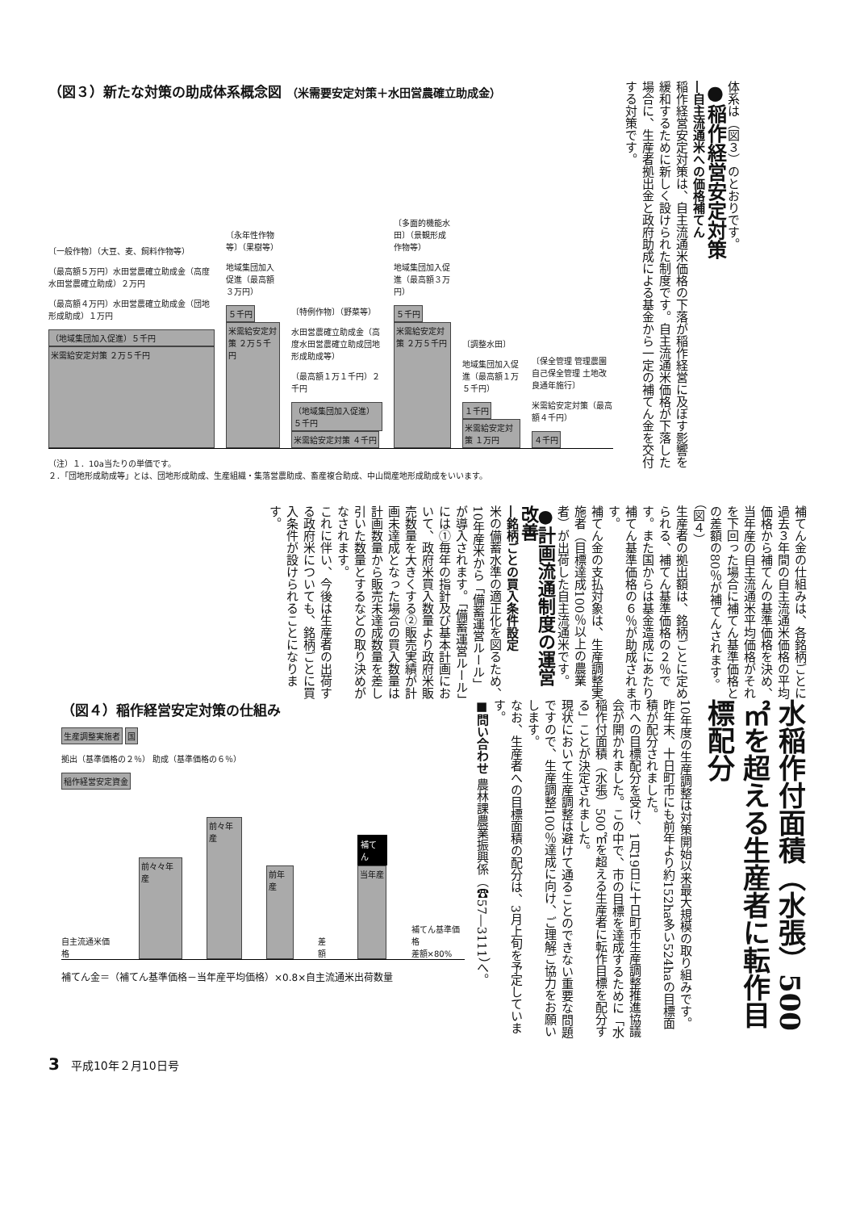（図３）新たな対策の助成体系概念図 （米需要安定対策＋水田営農確立助成金）
〔一般作物〕（大豆、麦、飼料作物等）
（最高額５万円）水田営農確立助成金（高度水田営農確立助成）２万円
（最高額４万円）水田営農確立助成金（団地形成助成）１万円
（地域集団加入促進）５千円
米需給安定対策 ２万５千円
〔永年性作物等〕（果樹等）
地域集団加入促進（最高額３万円）
５千円
米需給安定対策 ２万５千円
〔特例作物〕（野菜等）
水田営農確立助成金（高度水田営農確立助成団地形成助成等）
（最高額１万１千円）２千円
（地域集団加入促進）５千円 米需給安定対策 ４千円
〔多面的機能水田〕（景観形成作物等）
地域集団加入促進（最高額３万円）
５千円
米需給安定対策 ２万５千円
〔調整水田〕
地域集団加入促進（最高額１万５千円）
１千円 米需給安定対策 １万円
〔保全管理 管理農園 自己保全管理 土地改良通年施行〕
米需給安定対策（最高額４千円）
４千円
（注）１．10a当たりの単価です。
２．「団地形成助成等」とは、団地形成助成、生産組織・集落営農助成、畜産複合助成、中山間産地形成助成をいいます。
体系は（図３）のとおりです。
●稲作経営安定対策
―自主流通米への価格補てん
稲作経営安定対策は、自主流通米価格の下落が稲作経営に及ぼす影響を緩和するために新しく設けられた制度です。自主流通米価格が下落した場合に、生産者拠出金と政府助成による基金から一定の補てん金を交付する対策です。
補てん金の仕組みは、各銘柄ごとに過去３年間の自主流通米価格の平均価格から補てんの基準価格を決め、当年産の自主流通米平均価格がそれを下回った場合に補てん基準価格との差額の80％が補てんされます。（図４）
生産者の拠出額は、銘柄ごとに定められる、補てん基準価格の２％です。また国からは基金造成にあたり補てん基準価格の６％が助成されます。
補てん金の支払対象は、生産調整実施者（目標達成100％以上の農業者）が出荷した自主流通米です。
●計画流通制度の運営改善
―銘柄ごとの買入条件設定
米の備蓄水準の適正化を図るため、10年産米から「備蓄運営ルール」が導入されます。「備蓄運営ルール」には①毎年の指針及び基本計画において、政府米買入数量より政府米販売数量を大きくする②販売実績が計画未達成となった場合の買入数量は計画数量から販売未達成数量を差し引いた数量とするなどの取り決めがなされます。
これに伴い、今後は生産者の出荷する政府米についても、銘柄ごとに買入条件が設けられることになります。
水稲作付面積（水張）500㎡を超える生産者に転作目標配分
10年度の生産調整は対策開始以来最大規模の取り組みです。昨年末、十日町市にも前年より約152ha多い524haの目標面積が配分されました。
市への目標配分を受け、1月19日に十日町市生産調整推進協議会が開かれました。この中で、市の目標を達成するために「水稲作付面積（水張）500㎡を超える生産者に転作目標を配分する」ことが決定されました。
現状において生産調整は避けて通ることのできない重要な問題ですので、生産調整100％達成に向け、ご理解ご協力をお願いします。
なお、生産者への目標面積の配分は、3月上旬を予定しています。
■問い合わせ 農林課農業振興係（☎57―3111）へ。
（図４）稲作経営安定対策の仕組み
生産調整実施者 国
拠出（基準価格の２％） 助成（基準価格の６％）
稲作経営安定資金
自主流通米価格
前々々年産
前々年産
前年産
差額
補てん
当年産
補てん基準価格
差額×80%
補てん金＝（補てん基準価格－当年産平均価格）×0.8×自主流通米出荷数量
3　平成10年２月10日号